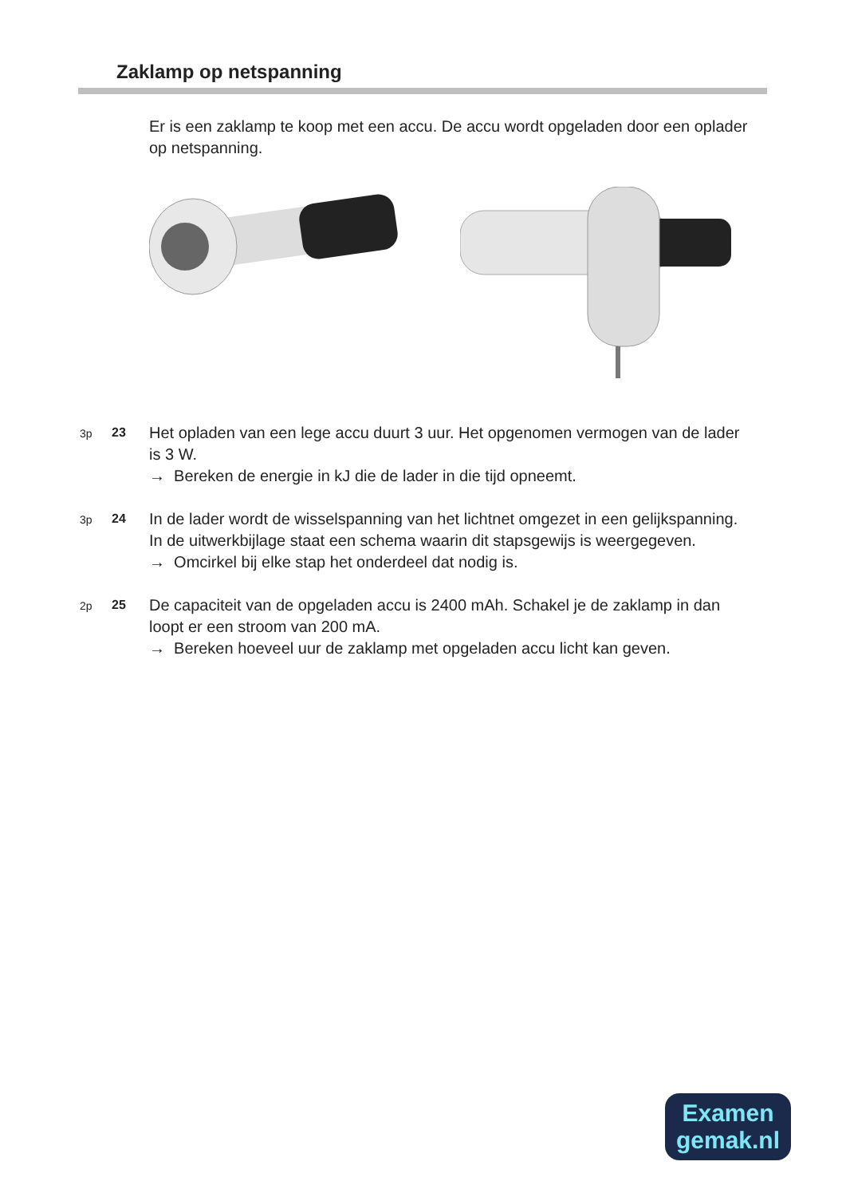Zaklamp op netspanning
Er is een zaklamp te koop met een accu. De accu wordt opgeladen door een oplader op netspanning.
3p 23
Het opladen van een lege accu duurt 3 uur. Het opgenomen vermogen van de lader is 3 W.
→ Bereken de energie in kJ die de lader in die tijd opneemt.
3p 24
In de lader wordt de wisselspanning van het lichtnet omgezet in een gelijkspanning.
In de uitwerkbijlage staat een schema waarin dit stapsgewijs is weergegeven.
→ Omcirkel bij elke stap het onderdeel dat nodig is.
2p 25
De capaciteit van de opgeladen accu is 2400 mAh. Schakel je de zaklamp in dan loopt er een stroom van 200 mA.
→ Bereken hoeveel uur de zaklamp met opgeladen accu licht kan geven.
Examen
gemak.nl